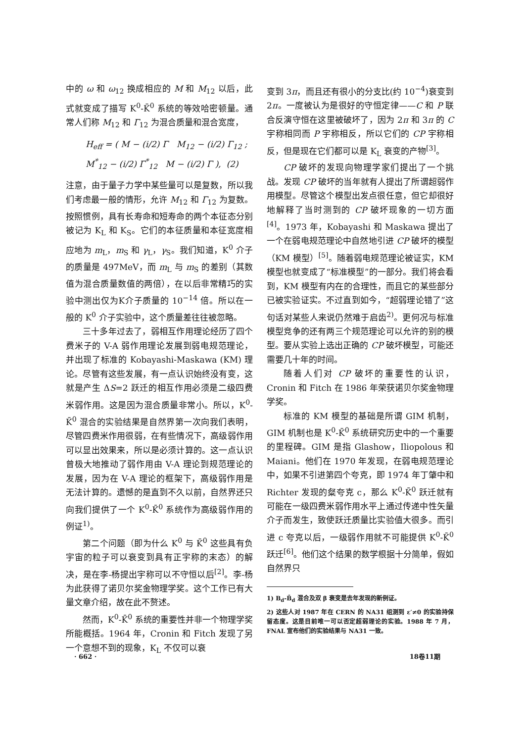中的 ω 和 ω<sub>12</sub> 换成相应的 M 和 M<sub>12</sub> 以后，此式就变成了描写 K<sup>0</sup>-K̄<sup>0</sup> 系统的等效哈密顿量。通常人们称 M<sub>12</sub> 和 Γ<sub>12</sub> 为混合质量和混合宽度，
H<sub>eff</sub> = ( M − (i/2) Γ M<sub>12</sub> − (i/2) Γ<sub>12</sub> ; M<sup>*</sup><sub>12</sub> − (i/2) Γ<sup>*</sup><sub>12</sub> M − (i/2) Γ ), (2)
注意，由于量子力学中某些量可以是复数，所以我们考虑最一般的情形，允许 M<sub>12</sub> 和 Γ<sub>12</sub> 为复数。按照惯例，具有长寿命和短寿命的两个本征态分别被记为 K<sub>L</sub> 和 K<sub>S</sub>。它们的本征质量和本征宽度相应地为 m<sub>L</sub>，m<sub>S</sub> 和 γ<sub>L</sub>，γ<sub>S</sub>。我们知道，K<sup>0</sup> 介子的质量是 497MeV，而 m<sub>L</sub> 与 m<sub>S</sub> 的差别（其数值为混合质量数值的两倍），在以后非常精巧的实验中测出仅为K介子质量的 10<sup>−14</sup> 倍。所以在一般的 K<sup>0</sup> 介子实验中，这个质量差往往被忽略。
三十多年过去了，弱相互作用理论经历了四个费米子的 V-A 弱作用理论发展到弱电规范理论，并出现了标准的 Kobayashi-Maskawa (KM) 理论。尽管有这些发展，有一点认识始终没有变，这就是产生 ΔS=2 跃迁的相互作用必须是二级四费米弱作用。这是因为混合质量非常小。所以，K<sup>0</sup>-K̄<sup>0</sup> 混合的实验结果是自然界第一次向我们表明，尽管四费米作用很弱，在有些情况下，高级弱作用可以显出效果来，所以是必须计算的。这一点认识曾极大地推动了弱作用由 V-A 理论到规范理论的发展，因为在 V-A 理论的框架下，高级弱作用是无法计算的。遗憾的是直到不久以前，自然界还只向我们提供了一个 K<sup>0</sup>-K̄<sup>0</sup> 系统作为高级弱作用的例证<sup>1)</sup>。
第二个问题（即为什么 K<sup>0</sup> 与 K̄<sup>0</sup> 这些具有负宇宙的粒子可以衰变到具有正宇称的末态）的解决，是在李-杨提出宇称可以不守恒以后<sup>[2]</sup>。李-杨为此获得了诺贝尔奖金物理学奖。这个工作已有大量文章介绍，故在此不赘述。
然而，K<sup>0</sup>-K̄<sup>0</sup> 系统的重要性并非一个物理学奖所能概括。1964 年，Cronin 和 Fitch 发现了另一个意想不到的现象，K<sub>L</sub> 不仅可以衰
变到 3π，而且还有很小的分支比(约 10<sup>−4</sup>)衰变到 2π。一度被认为是很好的守恒定律——C 和 P 联合反演守恒在这里被破坏了，因为 2π 和 3π 的 C 宇称相同而 P 宇称相反，所以它们的 CP 宇称相反，但是现在它们都可以是 K<sub>L</sub> 衰变的产物<sup>[3]</sup>。
CP 破坏的发现向物理学家们提出了一个挑战。发现 CP 破坏的当年就有人提出了所谓超弱作用模型。尽管这个模型出发点很任意，但它却很好地解释了当时测到的 CP 破坏现象的一切方面<sup>[4]</sup>。1973 年，Kobayashi 和 Maskawa 提出了一个在弱电规范理论中自然地引进 CP 破坏的模型（KM 模型）<sup>[5]</sup>。随着弱电规范理论被证实，KM 模型也就变成了“标准模型”的一部分。我们将会看到，KM 模型有内在的合理性，而且它的某些部分已被实验证实。不过直到如今，“超弱理论错了”这句话对某些人来说仍然难于启齿<sup>2)</sup>。更何况与标准模型竞争的还有两三个规范理论可以允许的别的模型。要从实验上选出正确的 CP 破坏模型，可能还需要几十年的时间。
随着人们对 CP 破坏的重要性的认识，Cronin 和 Fitch 在 1986 年荣获诺贝尔奖金物理学奖。
标准的 KM 模型的基础是所谓 GIM 机制，GIM 机制也是 K<sup>0</sup>-K̄<sup>0</sup> 系统研究历史中的一个重要的里程碑。GIM 是指 Glashow，Iliopolous 和 Maiani。他们在 1970 年发现，在弱电规范理论中，如果不引进第四个夸克，即 1974 年丁肇中和 Richter 发现的粲夸克 c，那么 K<sup>0</sup>-K̄<sup>0</sup> 跃迁就有可能在一级四费米弱作用水平上通过传递中性矢量介子而发生，致使跃迁质量比实验值大很多。而引进 c 夸克以后，一级弱作用就不可能提供 K<sup>0</sup>-K̄<sup>0</sup> 跃迁<sup>[6]</sup>。他们这个结果的数学根据十分简单，假如自然界只
1) B<sub>d</sub>-B̄<sub>d</sub> 混合及双 β 衰变是去年发现的新例证。
2) 这些人对 1987 年在 CERN 的 NA31 组测到 ε′≠0 的实验持保留态度。这是目前唯一可以否定超弱理论的实验。1988 年 7 月，FNAL 宣布他们的实验结果与 NA31 一致。
· 662 · 18卷11期